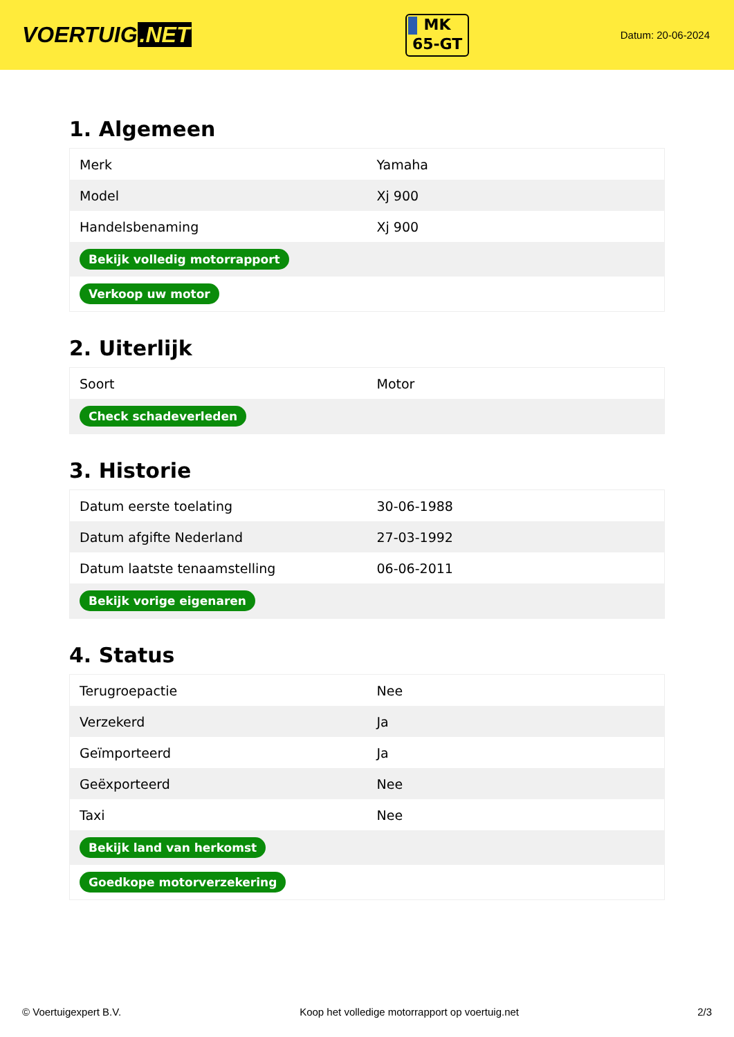VOERTUIG.NET
MK
65-GT
Datum: 20-06-2024
1. Algemeen
| Merk | Yamaha |
| Model | Xj 900 |
| Handelsbenaming | Xj 900 |
| Bekijk volledig motorrapport | |
| Verkoop uw motor | |
2. Uiterlijk
| Soort | Motor |
| Check schadeverleden | |
3. Historie
| Datum eerste toelating | 30-06-1988 |
| Datum afgifte Nederland | 27-03-1992 |
| Datum laatste tenaamstelling | 06-06-2011 |
| Bekijk vorige eigenaren | |
4. Status
| Terugroepactie | Nee |
| Verzekerd | Ja |
| Geïmporteerd | Ja |
| Geëxporteerd | Nee |
| Taxi | Nee |
| Bekijk land van herkomst | |
| Goedkope motorverzekering | |
© Voertuigexpert B.V. Koop het volledige motorrapport op voertuig.net 2/3